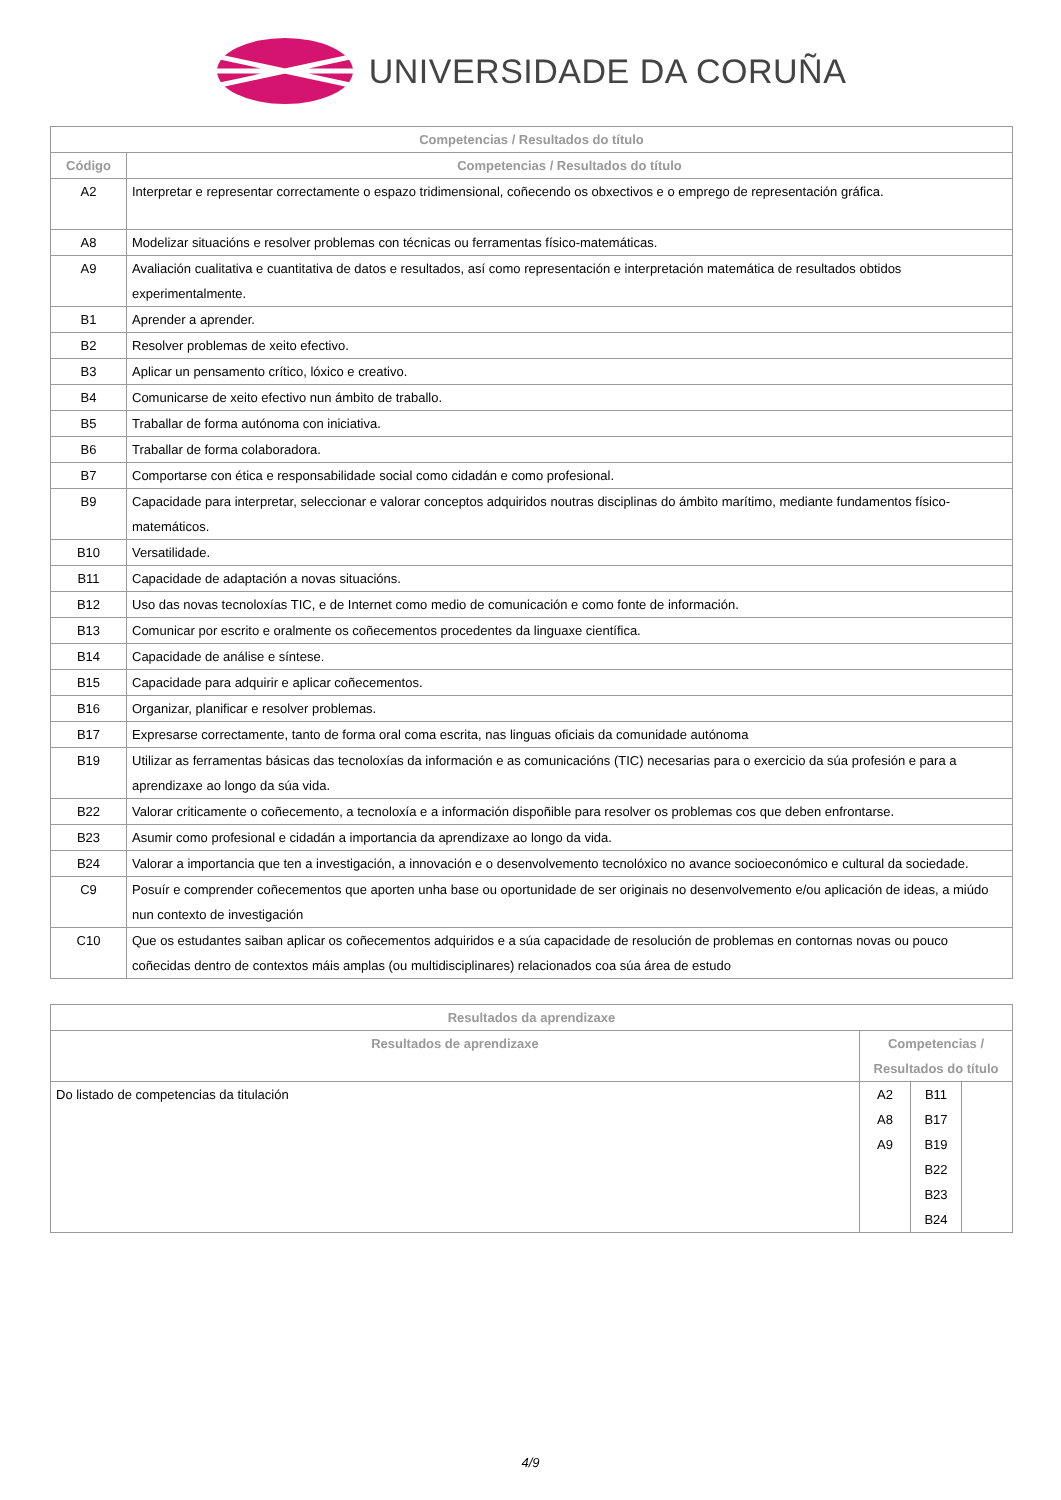UNIVERSIDADE DA CORUÑA
| Competencias / Resultados do título | |
| --- | --- |
| Código | Competencias / Resultados do título |
| A2 | Interpretar e representar correctamente o espazo tridimensional, coñecendo os obxectivos e o emprego de representación gráfica. |
| A8 | Modelizar situacións e resolver problemas con técnicas ou ferramentas físico-matemáticas. |
| A9 | Avaliación cualitativa e cuantitativa de datos e resultados, así como representación e interpretación matemática de resultados obtidos experimentalmente. |
| B1 | Aprender a aprender. |
| B2 | Resolver problemas de xeito efectivo. |
| B3 | Aplicar un pensamento crítico, lóxico e creativo. |
| B4 | Comunicarse de xeito efectivo nun ámbito de traballo. |
| B5 | Traballar de forma autónoma con iniciativa. |
| B6 | Traballar de forma colaboradora. |
| B7 | Comportarse con ética e responsabilidade social como cidadán e como profesional. |
| B9 | Capacidade para interpretar, seleccionar e valorar conceptos adquiridos noutras disciplinas do ámbito marítimo, mediante fundamentos físico-matemáticos. |
| B10 | Versatilidade. |
| B11 | Capacidade de adaptación a novas situacións. |
| B12 | Uso das novas tecnoloxías TIC, e de Internet como medio de comunicación e como fonte de información. |
| B13 | Comunicar por escrito e oralmente os coñecementos procedentes da linguaxe científica. |
| B14 | Capacidade de análise e síntese. |
| B15 | Capacidade para adquirir e aplicar coñecementos. |
| B16 | Organizar, planificar e resolver problemas. |
| B17 | Expresarse correctamente, tanto de forma oral coma escrita, nas linguas oficiais da comunidade autónoma |
| B19 | Utilizar as ferramentas básicas das tecnoloxías da información e as comunicacións (TIC) necesarias para o exercicio da súa profesión e para a aprendizaxe ao longo da súa vida. |
| B22 | Valorar criticamente o coñecemento, a tecnoloxía e a información dispoñible para resolver os problemas cos que deben enfrontarse. |
| B23 | Asumir como profesional e cidadán a importancia da aprendizaxe ao longo da vida. |
| B24 | Valorar a importancia que ten a investigación, a innovación e o desenvolvemento tecnolóxico no avance socioeconómico e cultural da sociedade. |
| C9 | Posuír e comprender coñecementos que aporten unha base ou oportunidade de ser originais no desenvolvemento e/ou aplicación de ideas, a miúdo nun contexto de investigación |
| C10 | Que os estudantes saiban aplicar os coñecementos adquiridos e a súa capacidade de resolución de problemas en contornas novas ou pouco coñecidas dentro de contextos máis amplas (ou multidisciplinares) relacionados coa súa área de estudo |
| Resultados da aprendizaxe | | | |
| --- | --- | --- | --- |
| Resultados de aprendizaxe | Competencias / Resultados do título | | |
| Do listado de competencias da titulación | A2 A8 A9 | B11 B17 B19 B22 B23 B24 | |
4/9